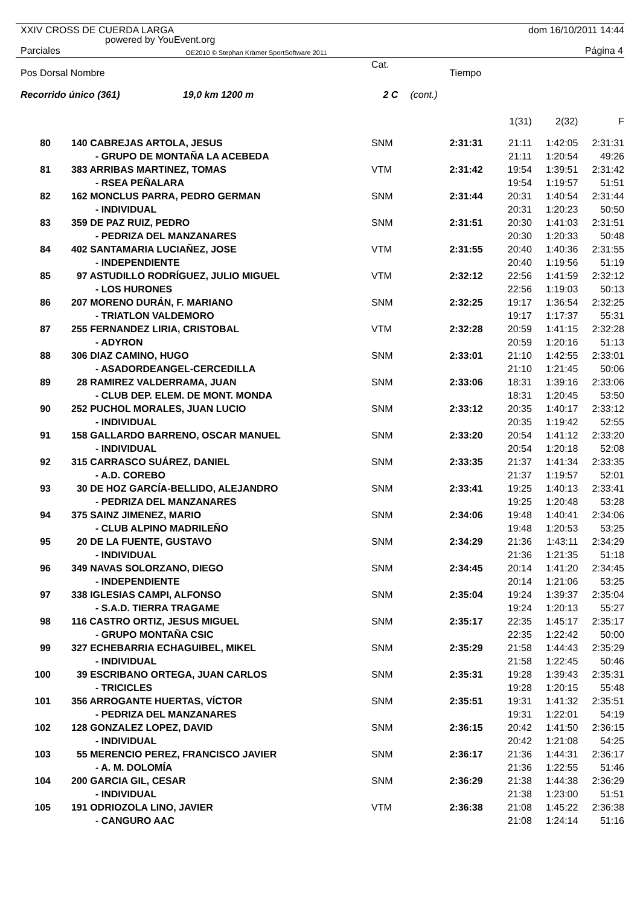XXIV CROSS DE CUERDA LARGA dom 16/10/2011 14:44
powered by YouEvent.org
Parciales OE2010 © Stephan Krämer SportSoftware 2011 Página 4
| Pos Dorsal Nombre | | Cat. | | Tiempo | | | |
| --- | --- | --- | --- | --- | --- | --- | --- |
| Recorrido único (361) 19,0 km 1200 m | | 2 C | (cont.) | | | | |
| | | | | | 1(31) | 2(32) | F |
| 80 | 140 CABREJAS ARTOLA, JESUS - GRUPO DE MONTAÑA LA ACEBEDA | SNM | | 2:31:31 | 21:11 21:11 | 1:42:05 1:20:54 | 2:31:31 49:26 |
| 81 | 383 ARRIBAS MARTINEZ, TOMAS - RSEA PEÑALARA | VTM | | 2:31:42 | 19:54 19:54 | 1:39:51 1:19:57 | 2:31:42 51:51 |
| 82 | 162 MONCLUS PARRA, PEDRO GERMAN - INDIVIDUAL | SNM | | 2:31:44 | 20:31 20:31 | 1:40:54 1:20:23 | 2:31:44 50:50 |
| 83 | 359 DE PAZ RUIZ, PEDRO - PEDRIZA DEL MANZANARES | SNM | | 2:31:51 | 20:30 20:30 | 1:41:03 1:20:33 | 2:31:51 50:48 |
| 84 | 402 SANTAMARIA LUCIAÑEZ, JOSE - INDEPENDIENTE | VTM | | 2:31:55 | 20:40 20:40 | 1:40:36 1:19:56 | 2:31:55 51:19 |
| 85 | 97 ASTUDILLO RODRÍGUEZ, JULIO MIGUEL - LOS HURONES | VTM | | 2:32:12 | 22:56 22:56 | 1:41:59 1:19:03 | 2:32:12 50:13 |
| 86 | 207 MORENO DURÁN, F. MARIANO - TRIATLON VALDEMORO | SNM | | 2:32:25 | 19:17 19:17 | 1:36:54 1:17:37 | 2:32:25 55:31 |
| 87 | 255 FERNANDEZ LIRIA, CRISTOBAL - ADYRON | VTM | | 2:32:28 | 20:59 20:59 | 1:41:15 1:20:16 | 2:32:28 51:13 |
| 88 | 306 DIAZ CAMINO, HUGO - ASADORDEANGEL-CERCEDILLA | SNM | | 2:33:01 | 21:10 21:10 | 1:42:55 1:21:45 | 2:33:01 50:06 |
| 89 | 28 RAMIREZ VALDERRAMA, JUAN - CLUB DEP. ELEM. DE MONT. MONDA | SNM | | 2:33:06 | 18:31 18:31 | 1:39:16 1:20:45 | 2:33:06 53:50 |
| 90 | 252 PUCHOL MORALES, JUAN LUCIO - INDIVIDUAL | SNM | | 2:33:12 | 20:35 20:35 | 1:40:17 1:19:42 | 2:33:12 52:55 |
| 91 | 158 GALLARDO BARRENO, OSCAR MANUEL - INDIVIDUAL | SNM | | 2:33:20 | 20:54 20:54 | 1:41:12 1:20:18 | 2:33:20 52:08 |
| 92 | 315 CARRASCO SUÁREZ, DANIEL - A.D. COREBO | SNM | | 2:33:35 | 21:37 21:37 | 1:41:34 1:19:57 | 2:33:35 52:01 |
| 93 | 30 DE HOZ GARCÍA-BELLIDO, ALEJANDRO - PEDRIZA DEL MANZANARES | SNM | | 2:33:41 | 19:25 19:25 | 1:40:13 1:20:48 | 2:33:41 53:28 |
| 94 | 375 SAINZ JIMENEZ, MARIO - CLUB ALPINO MADRILEÑO | SNM | | 2:34:06 | 19:48 19:48 | 1:40:41 1:20:53 | 2:34:06 53:25 |
| 95 | 20 DE LA FUENTE, GUSTAVO - INDIVIDUAL | SNM | | 2:34:29 | 21:36 21:36 | 1:43:11 1:21:35 | 2:34:29 51:18 |
| 96 | 349 NAVAS SOLORZANO, DIEGO - INDEPENDIENTE | SNM | | 2:34:45 | 20:14 20:14 | 1:41:20 1:21:06 | 2:34:45 53:25 |
| 97 | 338 IGLESIAS CAMPI, ALFONSO - S.A.D. TIERRA TRAGAME | SNM | | 2:35:04 | 19:24 19:24 | 1:39:37 1:20:13 | 2:35:04 55:27 |
| 98 | 116 CASTRO ORTIZ, JESUS MIGUEL - GRUPO MONTAÑA CSIC | SNM | | 2:35:17 | 22:35 22:35 | 1:45:17 1:22:42 | 2:35:17 50:00 |
| 99 | 327 ECHEBARRIA ECHAGUIBEL, MIKEL - INDIVIDUAL | SNM | | 2:35:29 | 21:58 21:58 | 1:44:43 1:22:45 | 2:35:29 50:46 |
| 100 | 39 ESCRIBANO ORTEGA, JUAN CARLOS - TRICICLES | SNM | | 2:35:31 | 19:28 19:28 | 1:39:43 1:20:15 | 2:35:31 55:48 |
| 101 | 356 ARROGANTE HUERTAS, VÍCTOR - PEDRIZA DEL MANZANARES | SNM | | 2:35:51 | 19:31 19:31 | 1:41:32 1:22:01 | 2:35:51 54:19 |
| 102 | 128 GONZALEZ LOPEZ, DAVID - INDIVIDUAL | SNM | | 2:36:15 | 20:42 20:42 | 1:41:50 1:21:08 | 2:36:15 54:25 |
| 103 | 55 MERENCIO PEREZ, FRANCISCO JAVIER - A. M. DOLOMÍA | SNM | | 2:36:17 | 21:36 21:36 | 1:44:31 1:22:55 | 2:36:17 51:46 |
| 104 | 200 GARCIA GIL, CESAR - INDIVIDUAL | SNM | | 2:36:29 | 21:38 21:38 | 1:44:38 1:23:00 | 2:36:29 51:51 |
| 105 | 191 ODRIOZOLA LINO, JAVIER - CANGURO AAC | VTM | | 2:36:38 | 21:08 21:08 | 1:45:22 1:24:14 | 2:36:38 51:16 |